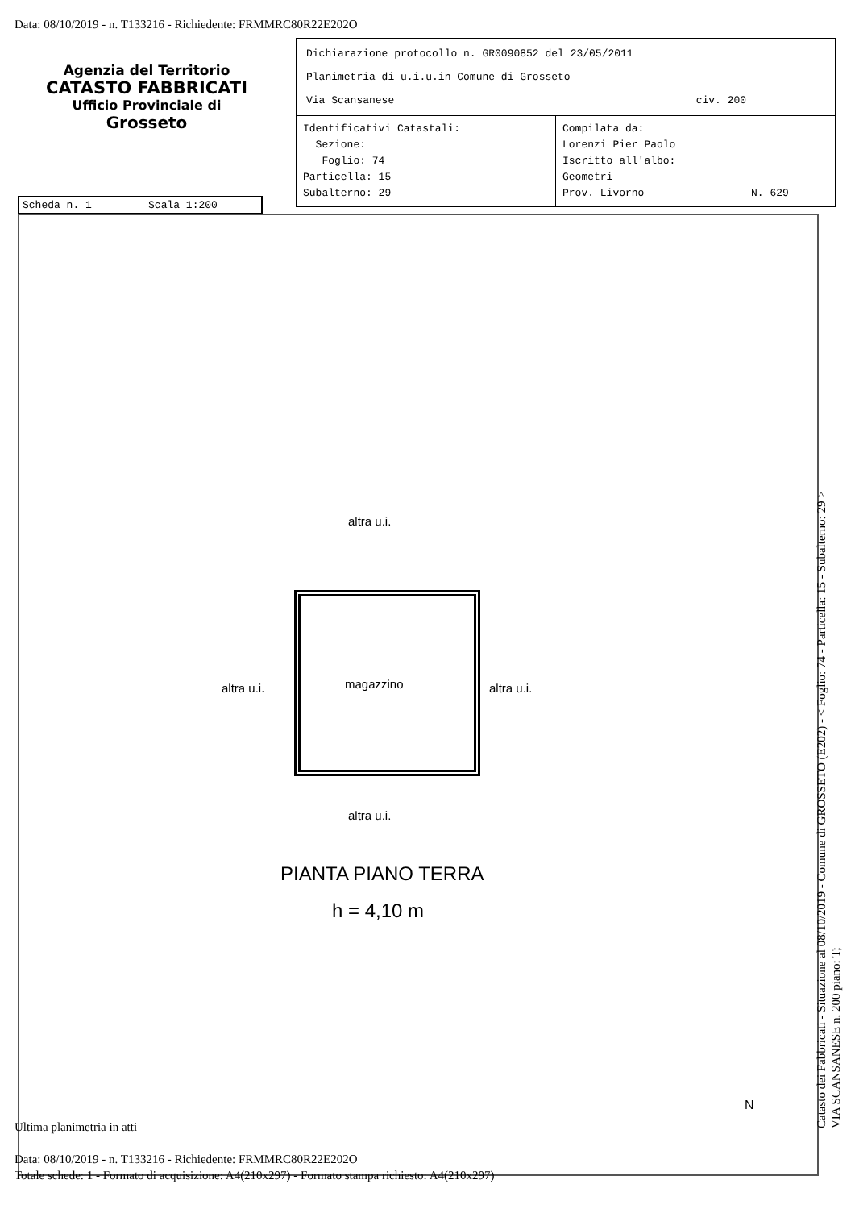Data: 08/10/2019 - n. T133216 - Richiedente: FRMMRC80R22E202O
Agenzia del Territorio
CATASTO FABBRICATI
Ufficio Provinciale di
Grosseto
Dichiarazione protocollo n. GR0090852 del 23/05/2011
Planimetria di u.i.u.in Comune di Grosseto
Via Scansanese civ. 200
Identificativi Catastali:
Sezione:
Foglio: 74
Particella: 15
Subalterno: 29
Compilata da:
Lorenzi Pier Paolo
Iscritto all'albo:
Geometri
Prov. Livorno N. 629
Scheda n. 1 Scala 1:200
altra u.i.
altra u.i. magazzino altra u.i.
altra u.i.
PIANTA PIANO TERRA
h = 4,10 m
N
Catasto dei Fabbricati - Situazione al 08/10/2019 - Comune di GROSSETO (E202) - < Foglio: 74 - Particella: 15 - Subalterno: 29 >
VIA SCANSANESE n. 200 piano: T;
Ultima planimetria in atti
Data: 08/10/2019 - n. T133216 - Richiedente: FRMMRC80R22E202O
Totale schede: 1 - Formato di acquisizione: A4(210x297) - Formato stampa richiesto: A4(210x297)